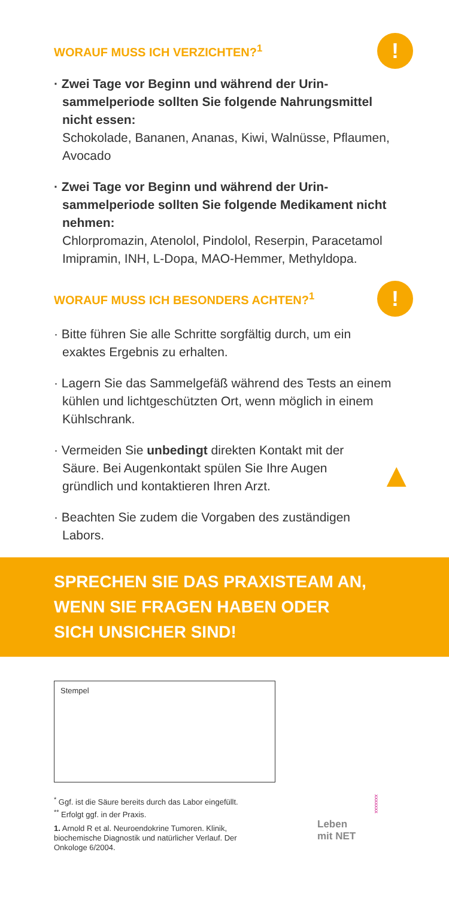WORAUF MUSS ICH VERZICHTEN?<sup>1</sup>
!
· Zwei Tage vor Beginn und während der Urin­sammelperiode sollten Sie folgende Nahrungsmittel nicht essen:
Schokolade, Bananen, Ananas, Kiwi, Walnüsse, Pflaumen, Avocado
· Zwei Tage vor Beginn und während der Urin­sammelperiode sollten Sie folgende Medikament nicht nehmen:
Chlorpromazin, Atenolol, Pindolol, Reserpin, Paracetamol Imipramin, INH, L-Dopa, MAO-Hemmer, Methyldopa.
WORAUF MUSS ICH BESONDERS ACHTEN?<sup>1</sup>
!
· Bitte führen Sie alle Schritte sorgfältig durch, um ein exaktes Ergebnis zu erhalten.
· Lagern Sie das Sammelgefäß während des Tests an einem kühlen und lichtgeschützten Ort, wenn möglich in einem Kühlschrank.
· Vermeiden Sie unbedingt direkten Kontakt mit der Säure. Bei Augenkontakt spülen Sie Ihre Augen gründlich und kontaktieren Ihren Arzt.
▲
· Beachten Sie zudem die Vorgaben des zuständigen Labors.
SPRECHEN SIE DAS PRAXISTEAM AN,
WENN SIE FRAGEN HABEN ODER
SICH UNSICHER SIND!
Stempel
<sup>*</sup> Ggf. ist die Säure bereits durch das Labor eingefüllt.
<sup>**</sup> Erfolgt ggf. in der Praxis.
1. Arnold R et al. Neuroendokrine Tumoren. Klinik, biochemische Diagnostik und natürlicher Verlauf. Der Onkologe 6/2004.
Leben
mit NET
xxxxxxx